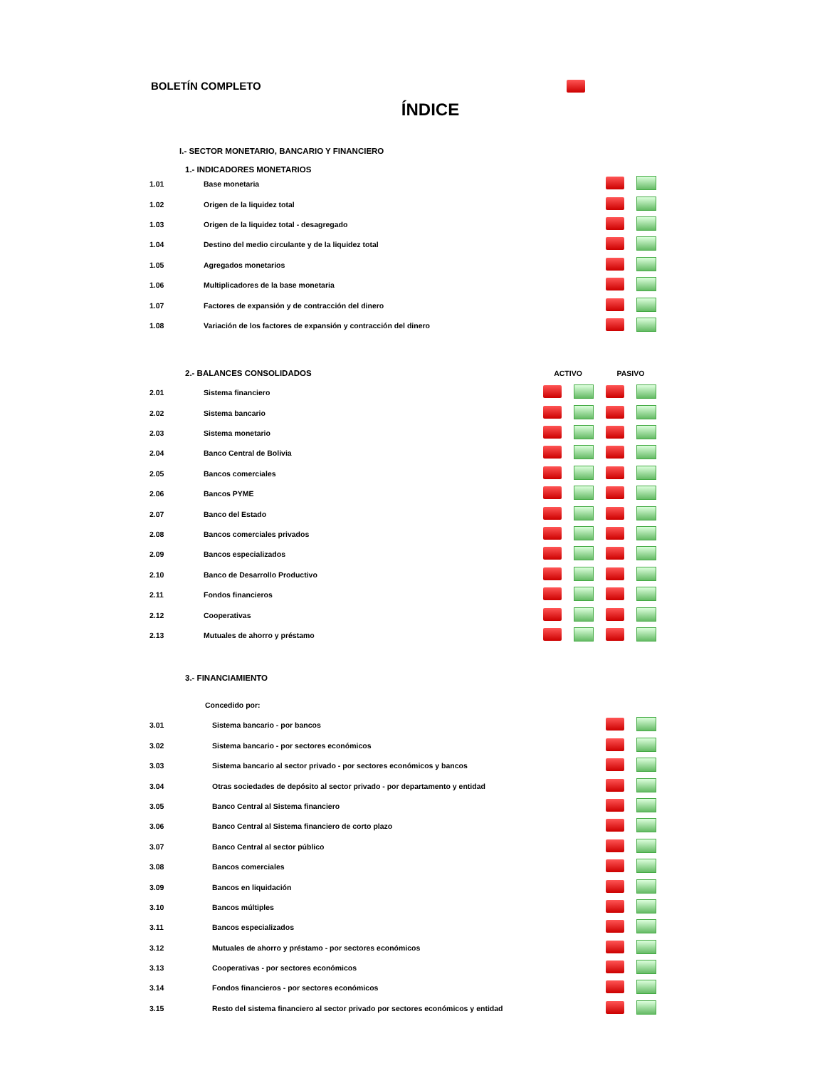BOLETÍN COMPLETO
ÍNDICE
I.- SECTOR MONETARIO, BANCARIO Y FINANCIERO
1.- INDICADORES MONETARIOS
| 1.01 | Base monetaria | | | | |
| 1.02 | Origen de la liquidez total | | | | |
| 1.03 | Origen de la liquidez total - desagregado | | | | |
| 1.04 | Destino del medio circulante y de la liquidez total | | | | |
| 1.05 | Agregados monetarios | | | | |
| 1.06 | Multiplicadores de la base monetaria | | | | |
| 1.07 | Factores de expansión y de contracción del dinero | | | | |
| 1.08 | Variación de los factores de expansión y contracción del dinero | | | | |
| 2.- BALANCES CONSOLIDADOS | | ACTIVO | | PASIVO | |
| --- | --- | --- | --- | --- | --- |
| 2.01 | Sistema financiero | | | | |
| 2.02 | Sistema bancario | | | | |
| 2.03 | Sistema monetario | | | | |
| 2.04 | Banco Central de Bolivia | | | | |
| 2.05 | Bancos comerciales | | | | |
| 2.06 | Bancos PYME | | | | |
| 2.07 | Banco del Estado | | | | |
| 2.08 | Bancos comerciales privados | | | | |
| 2.09 | Bancos especializados | | | | |
| 2.10 | Banco de Desarrollo Productivo | | | | |
| 2.11 | Fondos financieros | | | | |
| 2.12 | Cooperativas | | | | |
| 2.13 | Mutuales de ahorro y préstamo | | | | |
3.- FINANCIAMIENTO
Concedido por:
| 3.01 | Sistema bancario - por bancos | | |
| 3.02 | Sistema bancario - por sectores económicos | | |
| 3.03 | Sistema bancario al sector privado - por sectores económicos y bancos | | |
| 3.04 | Otras sociedades de depósito al sector privado - por departamento y entidad | | |
| 3.05 | Banco Central al Sistema financiero | | |
| 3.06 | Banco Central al Sistema financiero de corto plazo | | |
| 3.07 | Banco Central al sector público | | |
| 3.08 | Bancos comerciales | | |
| 3.09 | Bancos en liquidación | | |
| 3.10 | Bancos múltiples | | |
| 3.11 | Bancos especializados | | |
| 3.12 | Mutuales de ahorro y préstamo - por sectores económicos | | |
| 3.13 | Cooperativas - por sectores económicos | | |
| 3.14 | Fondos financieros - por sectores económicos | | |
| 3.15 | Resto del sistema financiero al sector privado por sectores económicos y entidad | | |